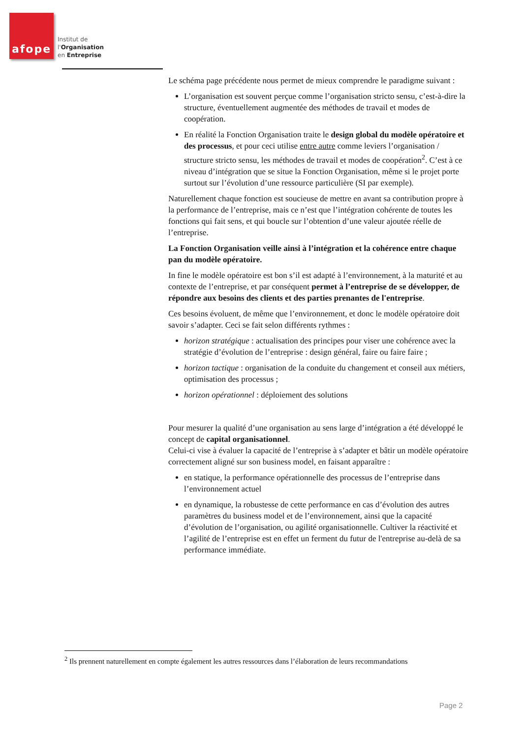afope
Institut de
l'Organisation
en Entreprise
Le schéma page précédente nous permet de mieux comprendre le paradigme suivant :
L’organisation est souvent perçue comme l’organisation stricto sensu, c’est-à-dire la structure, éventuellement augmentée des méthodes de travail et modes de coopération.
En réalité la Fonction Organisation traite le design global du modèle opératoire et des processus, et pour ceci utilise entre autre comme leviers l’organisation / structure stricto sensu, les méthodes de travail et modes de coopération<sup>2</sup>. C’est à ce niveau d’intégration que se situe la Fonction Organisation, même si le projet porte surtout sur l’évolution d’une ressource particulière (SI par exemple).
Naturellement chaque fonction est soucieuse de mettre en avant sa contribution propre à la performance de l’entreprise, mais ce n’est que l’intégration cohérente de toutes les fonctions qui fait sens, et qui boucle sur l’obtention d’une valeur ajoutée réelle de l’entreprise.
La Fonction Organisation veille ainsi à l’intégration et la cohérence entre chaque pan du modèle opératoire.
In fine le modèle opératoire est bon s’il est adapté à l’environnement, à la maturité et au contexte de l’entreprise, et par conséquent permet à l’entreprise de se développer, de répondre aux besoins des clients et des parties prenantes de l'entreprise.
Ces besoins évoluent, de même que l’environnement, et donc le modèle opératoire doit savoir s’adapter. Ceci se fait selon différents rythmes :
horizon stratégique : actualisation des principes pour viser une cohérence avec la stratégie d’évolution de l’entreprise : design général, faire ou faire faire ;
horizon tactique : organisation de la conduite du changement et conseil aux métiers, optimisation des processus ;
horizon opérationnel : déploiement des solutions
Pour mesurer la qualité d’une organisation au sens large d’intégration a été développé le concept de capital organisationnel.
Celui-ci vise à évaluer la capacité de l’entreprise à s’adapter et bâtir un modèle opératoire correctement aligné sur son business model, en faisant apparaître :
en statique, la performance opérationnelle des processus de l’entreprise dans l’environnement actuel
en dynamique, la robustesse de cette performance en cas d’évolution des autres paramètres du business model et de l’environnement, ainsi que la capacité d’évolution de l’organisation, ou agilité organisationnelle. Cultiver la réactivité et l’agilité de l’entreprise est en effet un ferment du futur de l'entreprise au-delà de sa performance immédiate.
<sup>2</sup> Ils prennent naturellement en compte également les autres ressources dans l’élaboration de leurs recommandations
Page 2